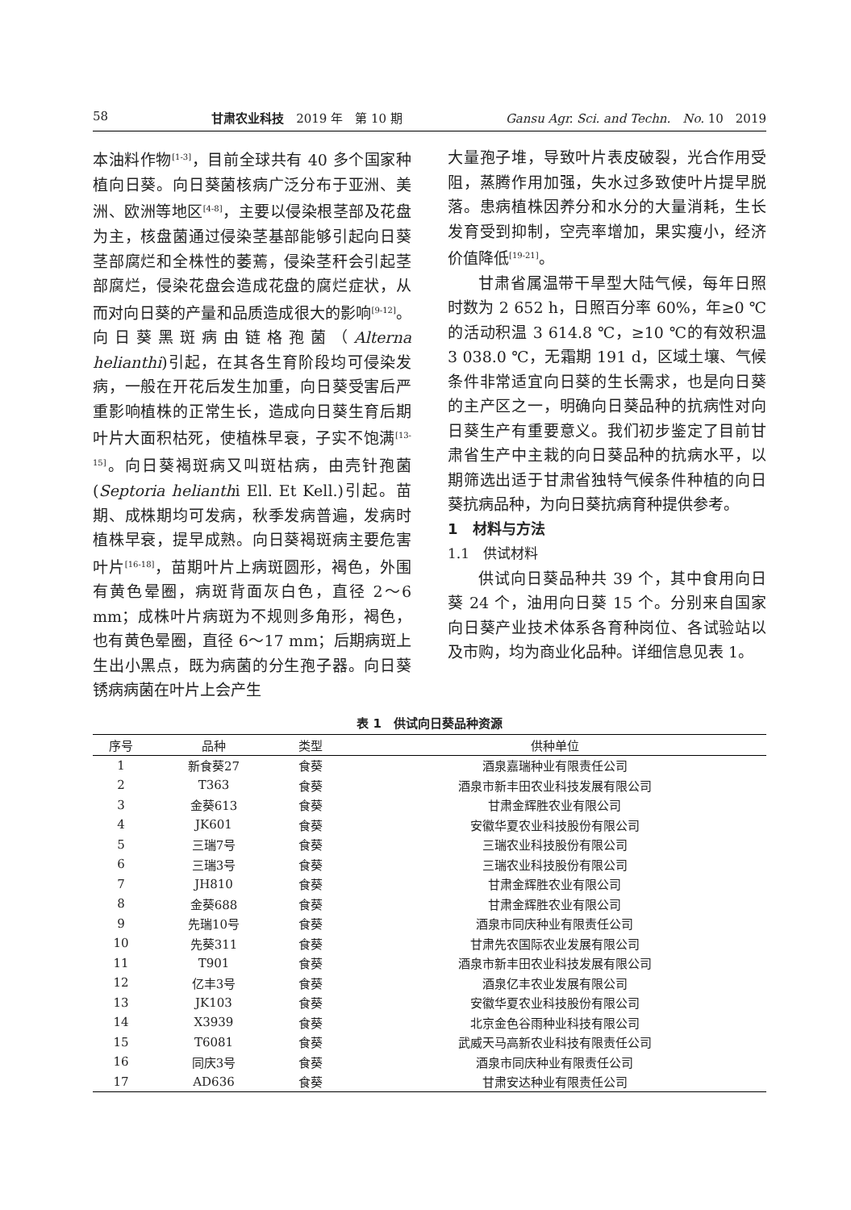58 甘肃农业科技　2019 年　第 10 期 Gansu Agr. Sci. and Techn.　No. 10　2019
本油料作物<sup>[1-3]</sup>，目前全球共有 40 多个国家种植向日葵。向日葵菌核病广泛分布于亚洲、美洲、欧洲等地区<sup>[4-8]</sup>，主要以侵染根茎部及花盘为主，核盘菌通过侵染茎基部能够引起向日葵茎部腐烂和全株性的萎蔫，侵染茎秆会引起茎部腐烂，侵染花盘会造成花盘的腐烂症状，从而对向日葵的产量和品质造成很大的影响<sup>[9-12]</sup>。向日葵黑斑病由链格孢菌（Alterna helianthi)引起，在其各生育阶段均可侵染发病，一般在开花后发生加重，向日葵受害后严重影响植株的正常生长，造成向日葵生育后期叶片大面积枯死，使植株早衰，子实不饱满<sup>[13-15]</sup>。向日葵褐斑病又叫斑枯病，由壳针孢菌(Septoria helianthi Ell. Et Kell.)引起。苗期、成株期均可发病，秋季发病普遍，发病时植株早衰，提早成熟。向日葵褐斑病主要危害叶片<sup>[16-18]</sup>，苗期叶片上病斑圆形，褐色，外围有黄色晕圈，病斑背面灰白色，直径 2～6 mm；成株叶片病斑为不规则多角形，褐色，也有黄色晕圈，直径 6～17 mm；后期病斑上生出小黑点，既为病菌的分生孢子器。向日葵锈病病菌在叶片上会产生
大量孢子堆，导致叶片表皮破裂，光合作用受阻，蒸腾作用加强，失水过多致使叶片提早脱落。患病植株因养分和水分的大量消耗，生长发育受到抑制，空壳率增加，果实瘦小，经济价值降低<sup>[19-21]</sup>。
甘肃省属温带干旱型大陆气候，每年日照时数为 2 652 h，日照百分率 60%，年≥0 ℃的活动积温 3 614.8 ℃，≥10 ℃的有效积温 3 038.0 ℃，无霜期 191 d，区域土壤、气候条件非常适宜向日葵的生长需求，也是向日葵的主产区之一，明确向日葵品种的抗病性对向日葵生产有重要意义。我们初步鉴定了目前甘肃省生产中主栽的向日葵品种的抗病水平，以期筛选出适于甘肃省独特气候条件种植的向日葵抗病品种，为向日葵抗病育种提供参考。
1　材料与方法
1.1　供试材料
供试向日葵品种共 39 个，其中食用向日葵 24 个，油用向日葵 15 个。分别来自国家向日葵产业技术体系各育种岗位、各试验站以及市购，均为商业化品种。详细信息见表 1。
表 1　供试向日葵品种资源
| 序号 | 品种 | 类型 | 供种单位 |
| --- | --- | --- | --- |
| 1 | 新食葵27 | 食葵 | 酒泉嘉瑞种业有限责任公司 |
| 2 | T363 | 食葵 | 酒泉市新丰田农业科技发展有限公司 |
| 3 | 金葵613 | 食葵 | 甘肃金辉胜农业有限公司 |
| 4 | JK601 | 食葵 | 安徽华夏农业科技股份有限公司 |
| 5 | 三瑞7号 | 食葵 | 三瑞农业科技股份有限公司 |
| 6 | 三瑞3号 | 食葵 | 三瑞农业科技股份有限公司 |
| 7 | JH810 | 食葵 | 甘肃金辉胜农业有限公司 |
| 8 | 金葵688 | 食葵 | 甘肃金辉胜农业有限公司 |
| 9 | 先瑞10号 | 食葵 | 酒泉市同庆种业有限责任公司 |
| 10 | 先葵311 | 食葵 | 甘肃先农国际农业发展有限公司 |
| 11 | T901 | 食葵 | 酒泉市新丰田农业科技发展有限公司 |
| 12 | 亿丰3号 | 食葵 | 酒泉亿丰农业发展有限公司 |
| 13 | JK103 | 食葵 | 安徽华夏农业科技股份有限公司 |
| 14 | X3939 | 食葵 | 北京金色谷雨种业科技有限公司 |
| 15 | T6081 | 食葵 | 武威天马高新农业科技有限责任公司 |
| 16 | 同庆3号 | 食葵 | 酒泉市同庆种业有限责任公司 |
| 17 | AD636 | 食葵 | 甘肃安达种业有限责任公司 |